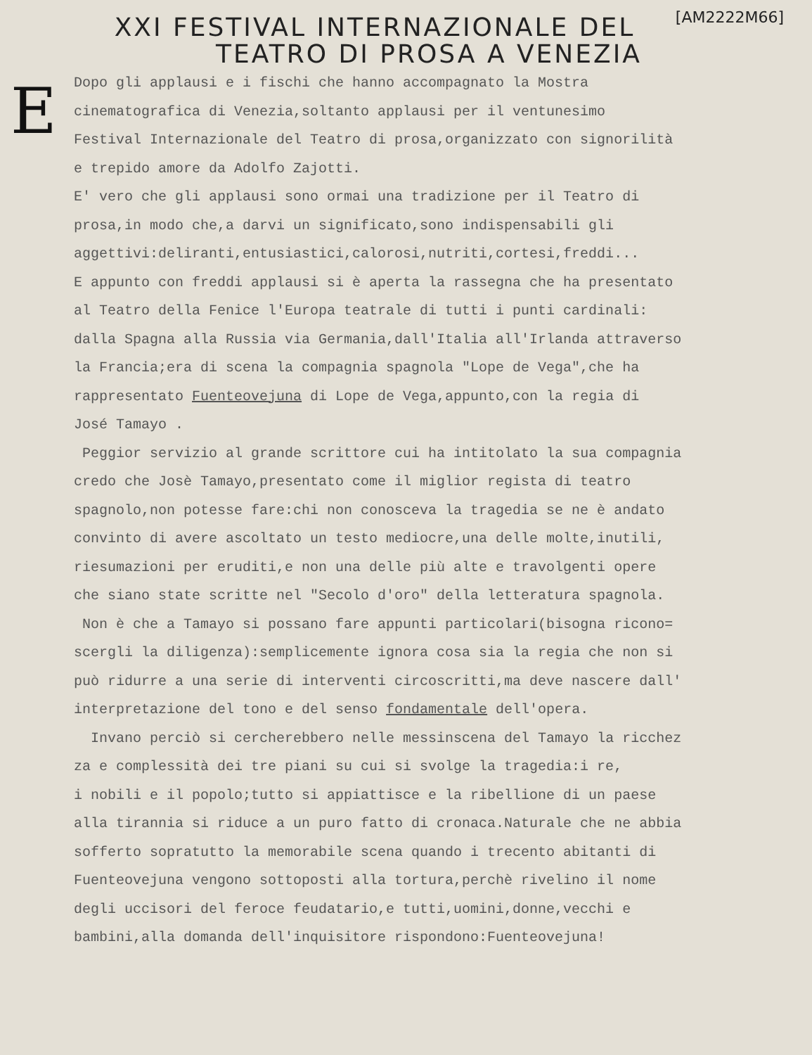E
[AM2222M66]
XXI FESTIVAL INTERNAZIONALE DEL
TEATRO DI PROSA A VENEZIA
Dopo gli applausi e i fischi che hanno accompagnato la Mostra cinematografica di Venezia,soltanto applausi per il ventunesimo Festival Internazionale del Teatro di prosa,organizzato con signorilità e trepido amore da Adolfo Zajotti. E' vero che gli applausi sono ormai una tradizione per il Teatro di prosa,in modo che,a darvi un significato,sono indispensabili gli aggettivi:deliranti,entusiastici,calorosi,nutriti,cortesi,freddi... E appunto con freddi applausi si è aperta la rassegna che ha presentato al Teatro della Fenice l'Europa teatrale di tutti i punti cardinali: dalla Spagna alla Russia via Germania,dall'Italia all'Irlanda attraverso la Francia;era di scena la compagnia spagnola "Lope de Vega",che ha rappresentato Fuenteovejuna di Lope de Vega,appunto,con la regia di José Tamayo . Peggior servizio al grande scrittore cui ha intitolato la sua compagnia credo che Josè Tamayo,presentato come il miglior regista di teatro spagnolo,non potesse fare:chi non conosceva la tragedia se ne è andato convinto di avere ascoltato un testo mediocre,una delle molte,inutili, riesumazioni per eruditi,e non una delle più alte e travolgenti opere che siano state scritte nel "Secolo d'oro" della letteratura spagnola. Non è che a Tamayo si possano fare appunti particolari(bisogna ricono= scergli la diligenza):semplicemente ignora cosa sia la regia che non si può ridurre a una serie di interventi circoscritti,ma deve nascere dall' interpretazione del tono e del senso fondamentale dell'opera. Invano perciò si cercherebbero nelle messinscena del Tamayo la ricchez za e complessità dei tre piani su cui si svolge la tragedia:i re, i nobili e il popolo;tutto si appiattisce e la ribellione di un paese alla tirannia si riduce a un puro fatto di cronaca.Naturale che ne abbia sofferto sopratutto la memorabile scena quando i trecento abitanti di Fuenteovejuna vengono sottoposti alla tortura,perchè rivelino il nome degli uccisori del feroce feudatario,e tutti,uomini,donne,vecchi e bambini,alla domanda dell'inquisitore rispondono:Fuenteovejuna!